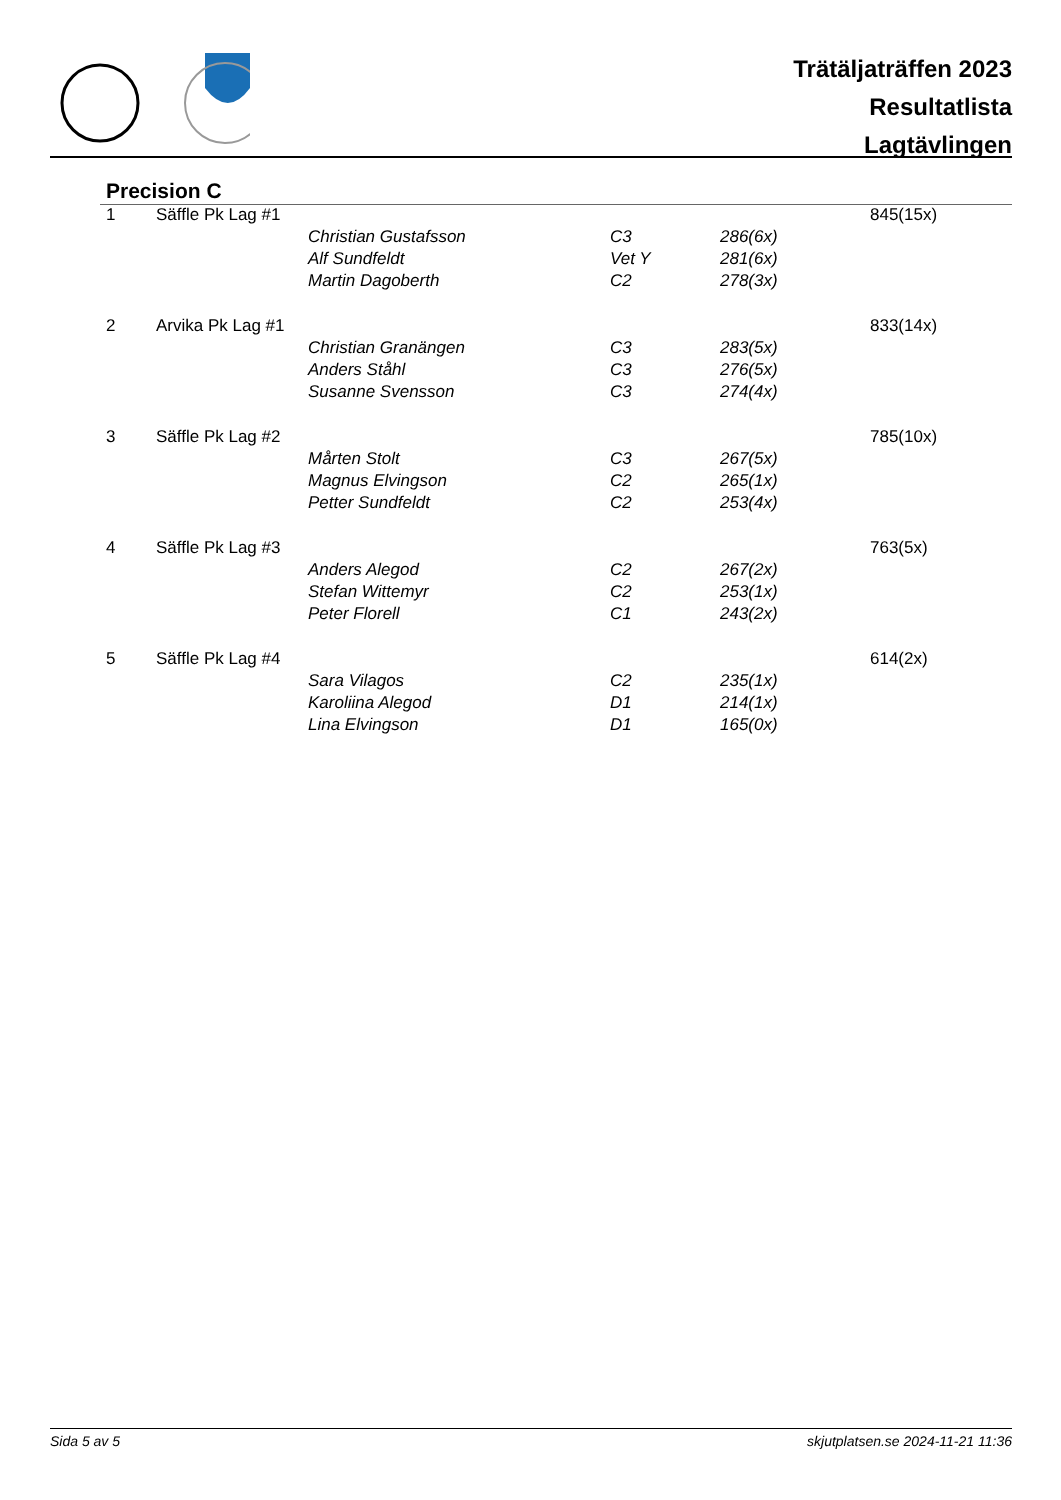Trätäljaträffen 2023
Resultatlista
Lagtävlingen
Precision C
| 1 | Säffle Pk Lag #1 | | | | 845(15x) |
| | | Christian Gustafsson | C3 | 286(6x) | |
| | | Alf Sundfeldt | Vet Y | 281(6x) | |
| | | Martin Dagoberth | C2 | 278(3x) | |
| 2 | Arvika Pk Lag #1 | | | | 833(14x) |
| | | Christian Granängen | C3 | 283(5x) | |
| | | Anders Ståhl | C3 | 276(5x) | |
| | | Susanne Svensson | C3 | 274(4x) | |
| 3 | Säffle Pk Lag #2 | | | | 785(10x) |
| | | Mårten Stolt | C3 | 267(5x) | |
| | | Magnus Elvingson | C2 | 265(1x) | |
| | | Petter Sundfeldt | C2 | 253(4x) | |
| 4 | Säffle Pk Lag #3 | | | | 763(5x) |
| | | Anders Alegod | C2 | 267(2x) | |
| | | Stefan Wittemyr | C2 | 253(1x) | |
| | | Peter Florell | C1 | 243(2x) | |
| 5 | Säffle Pk Lag #4 | | | | 614(2x) |
| | | Sara Vilagos | C2 | 235(1x) | |
| | | Karoliina Alegod | D1 | 214(1x) | |
| | | Lina Elvingson | D1 | 165(0x) | |
Sida 5 av 5 skjutplatsen.se 2024-11-21 11:36